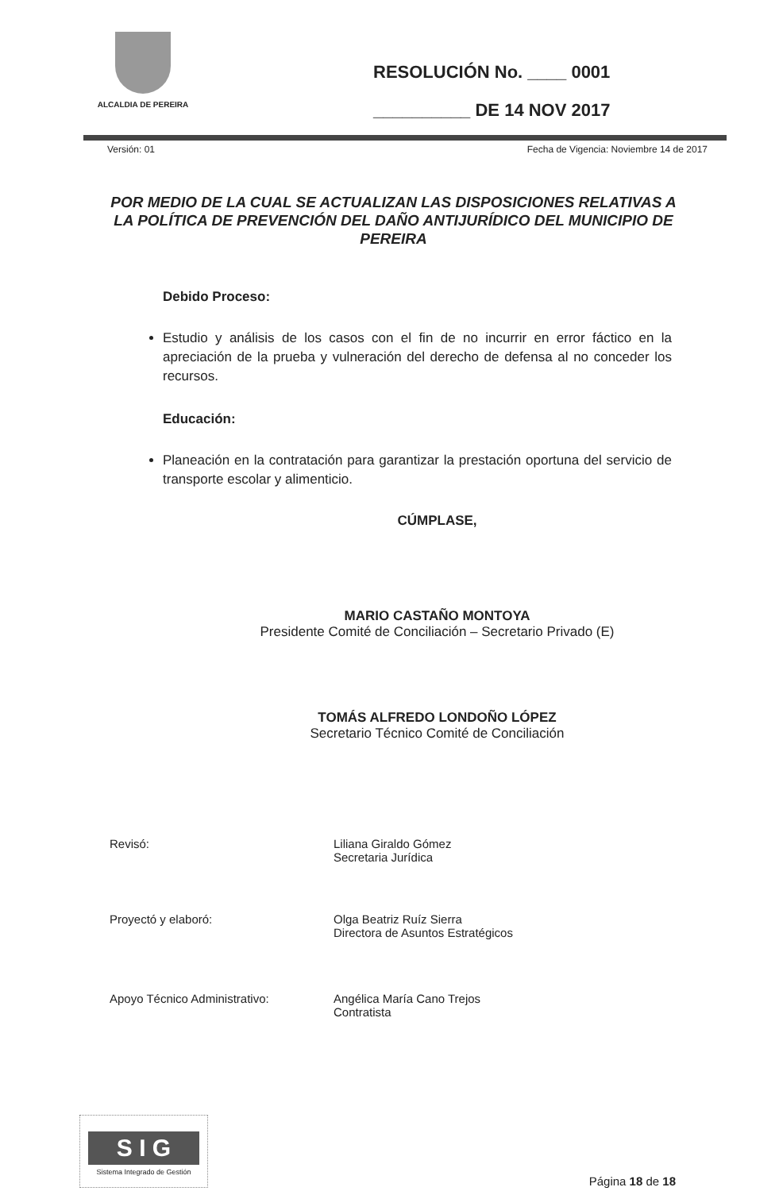ALCALDIA DE PEREIRA
RESOLUCIÓN No. ____ 0001
__________ DE 14 NOV 2017
Versión: 01 Fecha de Vigencia: Noviembre 14 de 2017
POR MEDIO DE LA CUAL SE ACTUALIZAN LAS DISPOSICIONES RELATIVAS A LA POLÍTICA DE PREVENCIÓN DEL DAÑO ANTIJURÍDICO DEL MUNICIPIO DE PEREIRA
Debido Proceso:
Estudio y análisis de los casos con el fin de no incurrir en error fáctico en la apreciación de la prueba y vulneración del derecho de defensa al no conceder los recursos.
Educación:
Planeación en la contratación para garantizar la prestación oportuna del servicio de transporte escolar y alimenticio.
CÚMPLASE,
MARIO CASTAÑO MONTOYA
Presidente Comité de Conciliación – Secretario Privado (E)
TOMÁS ALFREDO LONDOÑO LÓPEZ
Secretario Técnico Comité de Conciliación
Revisó: Liliana Giraldo Gómez
Secretaria Jurídica
Proyectó y elaboró: Olga Beatriz Ruíz Sierra
Directora de Asuntos Estratégicos
Apoyo Técnico Administrativo: Angélica María Cano Trejos
Contratista
S I G
Sistema Integrado de Gestión
Página 18 de 18